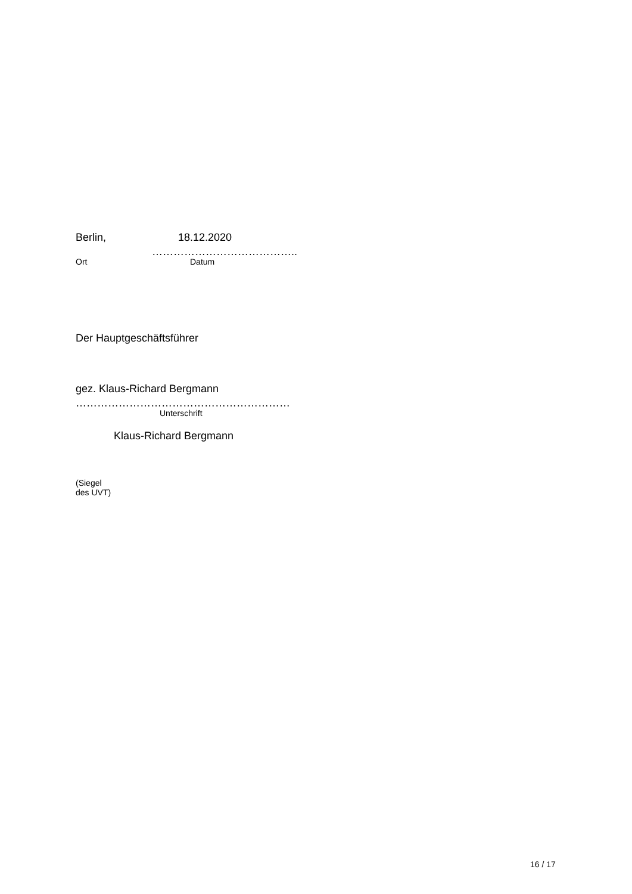Berlin, 18.12.2020
…………………………………..
Ort Datum
Der Hauptgeschäftsführer
gez. Klaus-Richard Bergmann
……………………………………………………
Unterschrift
Klaus-Richard Bergmann
(Siegel
des UVT)
16 / 17